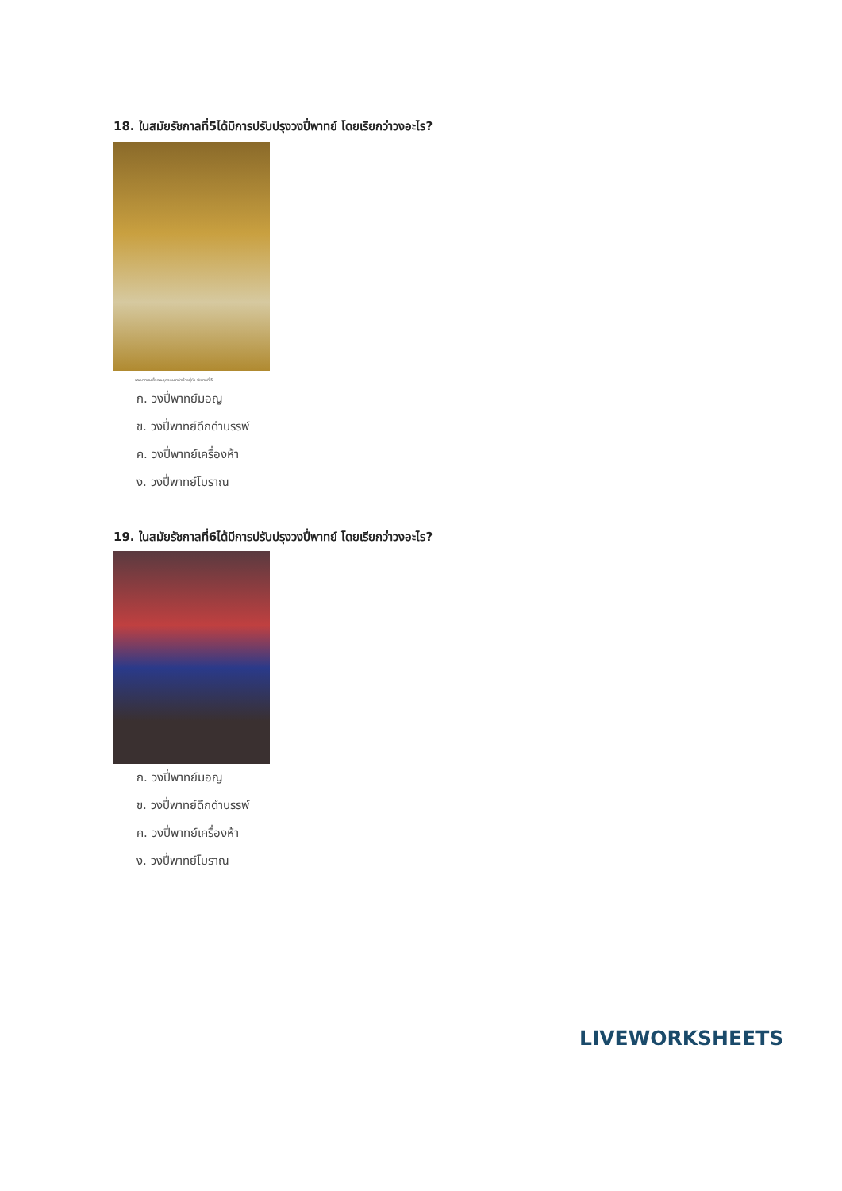18. ในสมัยรัชกาลที่5ได้มีการปรับปรุงวงปี่พาทย์ โดยเรียกว่าวงอะไร?
พระบาทสมเด็จพระจุลจอมเกล้าเจ้าอยู่หัว รัชกาลที่ 5
ก. วงปี่พาทย์มอญ
ข. วงปี่พาทย์ดึกดำบรรพ์
ค. วงปี่พาทย์เครื่องห้า
ง. วงปี่พาทย์โบราณ
19. ในสมัยรัชกาลที่6ได้มีการปรับปรุงวงปี่พาทย์ โดยเรียกว่าวงอะไร?
ก. วงปี่พาทย์มอญ
ข. วงปี่พาทย์ดึกดำบรรพ์
ค. วงปี่พาทย์เครื่องห้า
ง. วงปี่พาทย์โบราณ
LIVEWORKSHEETS